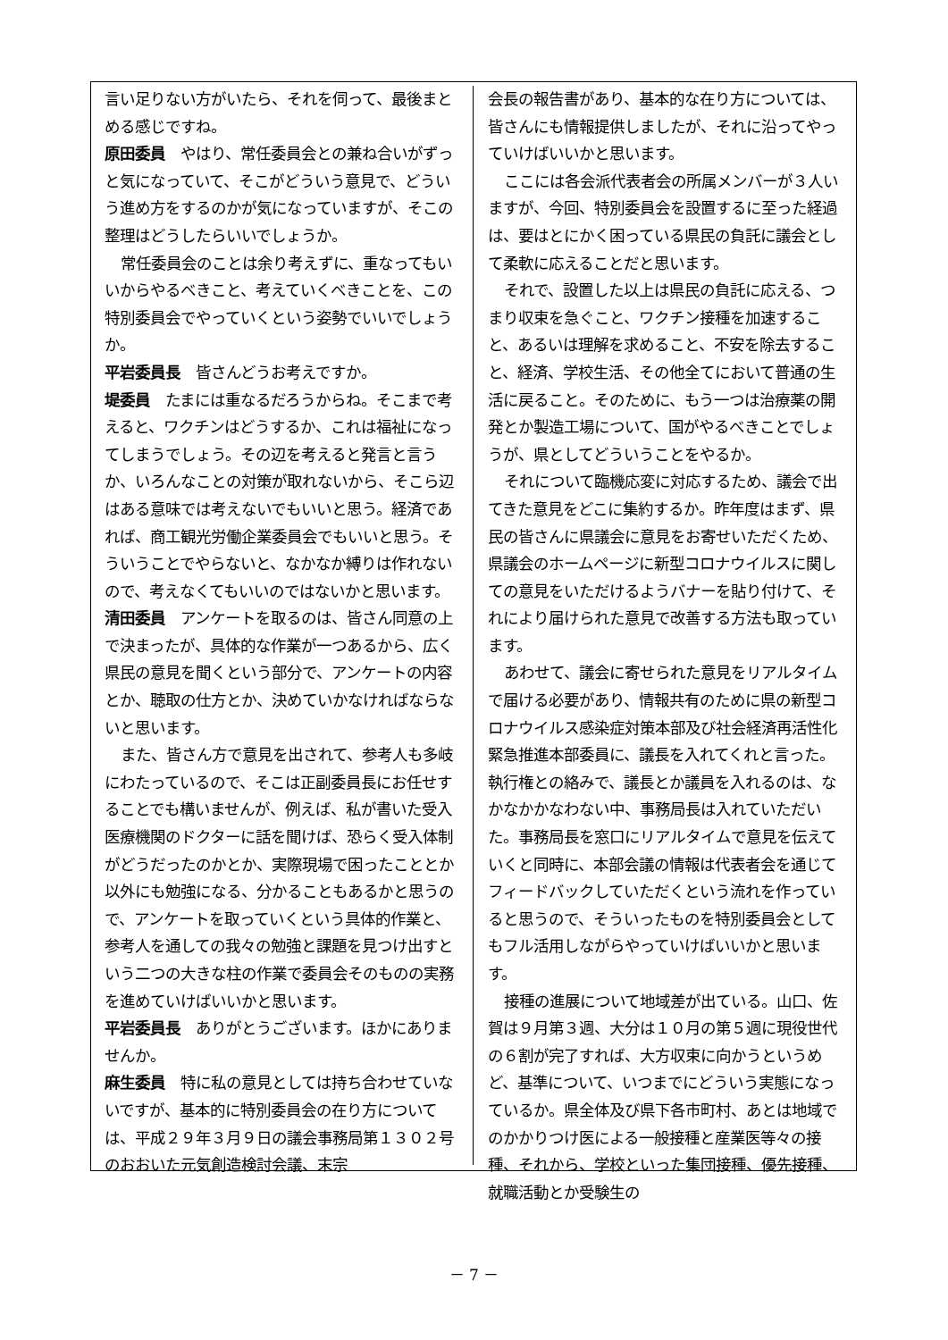言い足りない方がいたら、それを伺って、最後まとめる感じですね。
原田委員　やはり、常任委員会との兼ね合いがずっと気になっていて、そこがどういう意見で、どういう進め方をするのかが気になっていますが、そこの整理はどうしたらいいでしょうか。
常任委員会のことは余り考えずに、重なってもいいからやるべきこと、考えていくべきことを、この特別委員会でやっていくという姿勢でいいでしょうか。
平岩委員長　皆さんどうお考えですか。
堤委員　たまには重なるだろうからね。そこまで考えると、ワクチンはどうするか、これは福祉になってしまうでしょう。その辺を考えると発言と言うか、いろんなことの対策が取れないから、そこら辺はある意味では考えないでもいいと思う。経済であれば、商工観光労働企業委員会でもいいと思う。そういうことでやらないと、なかなか縛りは作れないので、考えなくてもいいのではないかと思います。
清田委員　アンケートを取るのは、皆さん同意の上で決まったが、具体的な作業が一つあるから、広く県民の意見を聞くという部分で、アンケートの内容とか、聴取の仕方とか、決めていかなければならないと思います。
また、皆さん方で意見を出されて、参考人も多岐にわたっているので、そこは正副委員長にお任せすることでも構いませんが、例えば、私が書いた受入医療機関のドクターに話を聞けば、恐らく受入体制がどうだったのかとか、実際現場で困ったこととか以外にも勉強になる、分かることもあるかと思うので、アンケートを取っていくという具体的作業と、参考人を通しての我々の勉強と課題を見つけ出すという二つの大きな柱の作業で委員会そのものの実務を進めていけばいいかと思います。
平岩委員長　ありがとうございます。ほかにありませんか。
麻生委員　特に私の意見としては持ち合わせていないですが、基本的に特別委員会の在り方については、平成２９年３月９日の議会事務局第１３０２号のおおいた元気創造検討会議、末宗
会長の報告書があり、基本的な在り方については、皆さんにも情報提供しましたが、それに沿ってやっていけばいいかと思います。
ここには各会派代表者会の所属メンバーが３人いますが、今回、特別委員会を設置するに至った経過は、要はとにかく困っている県民の負託に議会として柔軟に応えることだと思います。
それで、設置した以上は県民の負託に応える、つまり収束を急ぐこと、ワクチン接種を加速すること、あるいは理解を求めること、不安を除去すること、経済、学校生活、その他全てにおいて普通の生活に戻ること。そのために、もう一つは治療薬の開発とか製造工場について、国がやるべきことでしょうが、県としてどういうことをやるか。
それについて臨機応変に対応するため、議会で出てきた意見をどこに集約するか。昨年度はまず、県民の皆さんに県議会に意見をお寄せいただくため、県議会のホームページに新型コロナウイルスに関しての意見をいただけるようバナーを貼り付けて、それにより届けられた意見で改善する方法も取っています。
あわせて、議会に寄せられた意見をリアルタイムで届ける必要があり、情報共有のために県の新型コロナウイルス感染症対策本部及び社会経済再活性化緊急推進本部委員に、議長を入れてくれと言った。執行権との絡みで、議長とか議員を入れるのは、なかなかかなわない中、事務局長は入れていただいた。事務局長を窓口にリアルタイムで意見を伝えていくと同時に、本部会議の情報は代表者会を通じてフィードバックしていただくという流れを作っていると思うので、そういったものを特別委員会としてもフル活用しながらやっていけばいいかと思います。
接種の進展について地域差が出ている。山口、佐賀は９月第３週、大分は１０月の第５週に現役世代の６割が完了すれば、大方収束に向かうというめど、基準について、いつまでにどういう実態になっているか。県全体及び県下各市町村、あとは地域でのかかりつけ医による一般接種と産業医等々の接種、それから、学校といった集団接種、優先接種、就職活動とか受験生の
－ 7 －